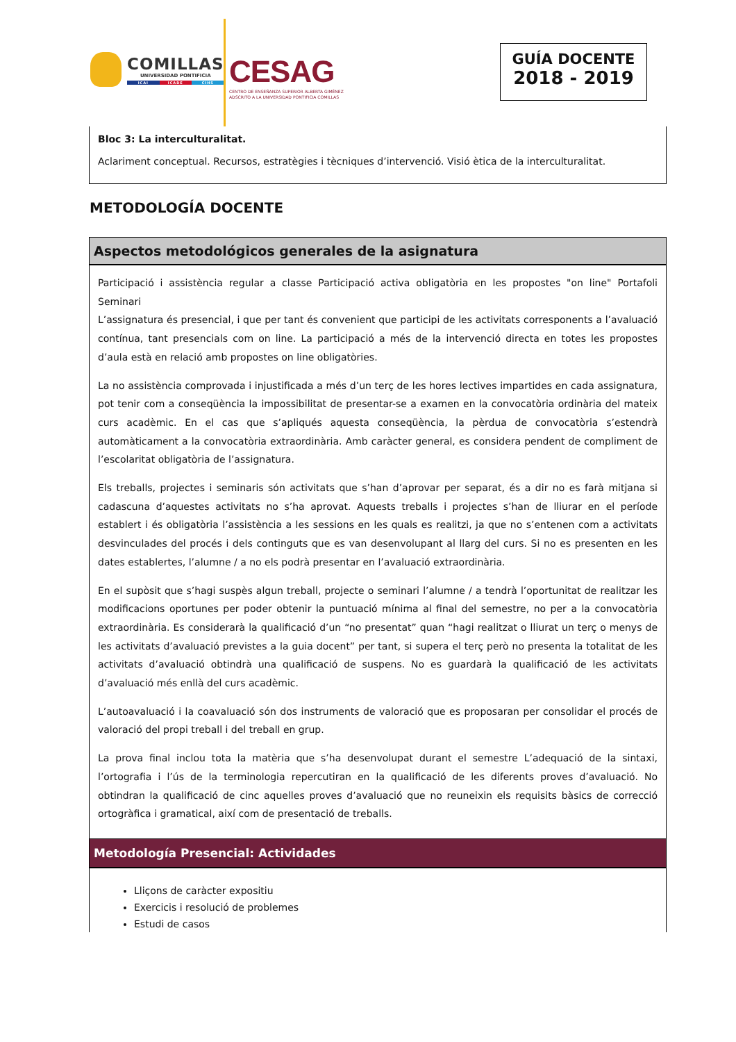COMILLAS
UNIVERSIDAD PONTIFICIA
ICAI ICADE CIHS
CESAG
CENTRO DE ENSEÑANZA SUPERIOR ALBERTA GIMÉNEZ
ADSCRITO A LA UNIVERSIDAD PONTIFICIA COMILLAS
GUÍA DOCENTE
2018 - 2019
Bloc 3: La interculturalitat.
Aclariment conceptual. Recursos, estratègies i tècniques d’intervenció. Visió ètica de la interculturalitat.
METODOLOGÍA DOCENTE
Aspectos metodológicos generales de la asignatura
Participació i assistència regular a classe Participació activa obligatòria en les propostes "on line" Portafoli Seminari
L’assignatura és presencial, i que per tant és convenient que participi de les activitats corresponents a l’avaluació contínua, tant presencials com on line. La participació a més de la intervenció directa en totes les propostes d’aula està en relació amb propostes on line obligatòries.
La no assistència comprovada i injustificada a més d’un terç de les hores lectives impartides en cada assignatura, pot tenir com a conseqüència la impossibilitat de presentar-se a examen en la convocatòria ordinària del mateix curs acadèmic. En el cas que s’apliqués aquesta conseqüència, la pèrdua de convocatòria s’estendrà automàticament a la convocatòria extraordinària. Amb caràcter general, es considera pendent de compliment de l’escolaritat obligatòria de l’assignatura.
Els treballs, projectes i seminaris són activitats que s’han d’aprovar per separat, és a dir no es farà mitjana si cadascuna d’aquestes activitats no s’ha aprovat. Aquests treballs i projectes s’han de lliurar en el període establert i és obligatòria l’assistència a les sessions en les quals es realitzi, ja que no s’entenen com a activitats desvinculades del procés i dels continguts que es van desenvolupant al llarg del curs. Si no es presenten en les dates establertes, l’alumne / a no els podrà presentar en l’avaluació extraordinària.
En el supòsit que s’hagi suspès algun treball, projecte o seminari l’alumne / a tendrà l’oportunitat de realitzar les modificacions oportunes per poder obtenir la puntuació mínima al final del semestre, no per a la convocatòria extraordinària. Es considerarà la qualificació d’un “no presentat” quan “hagi realitzat o lliurat un terç o menys de les activitats d’avaluació previstes a la guia docent” per tant, si supera el terç però no presenta la totalitat de les activitats d’avaluació obtindrà una qualificació de suspens. No es guardarà la qualificació de les activitats d’avaluació més enllà del curs acadèmic.
L’autoavaluació i la coavaluació són dos instruments de valoració que es proposaran per consolidar el procés de valoració del propi treball i del treball en grup.
La prova final inclou tota la matèria que s’ha desenvolupat durant el semestre L’adequació de la sintaxi, l’ortografia i l’ús de la terminologia repercutiran en la qualificació de les diferents proves d’avaluació. No obtindran la qualificació de cinc aquelles proves d’avaluació que no reuneixin els requisits bàsics de correcció ortogràfica i gramatical, així com de presentació de treballs.
Metodología Presencial: Actividades
Lliçons de caràcter expositiu
Exercicis i resolució de problemes
Estudi de casos